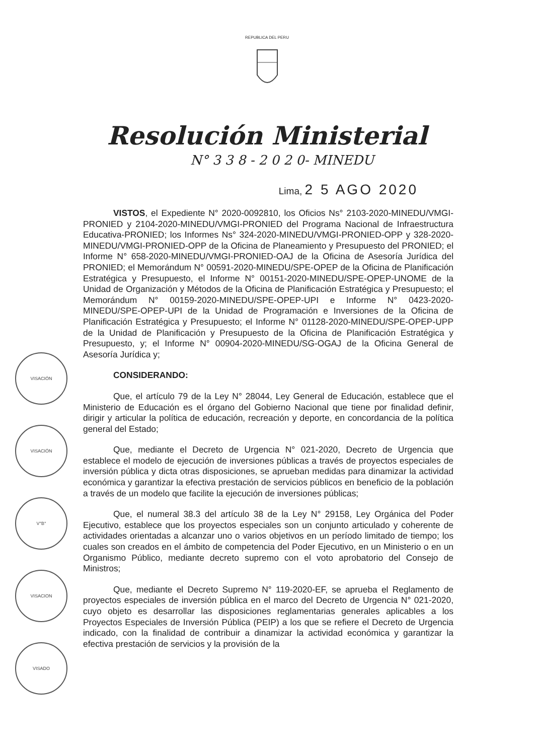REPUBLICA DEL PERU
Resolución Ministerial
N° 3 3 8 - 2 0 2 0- MINEDU
Lima, 2 5 AGO 2020
VISACIÓN
VISACIÓN
V°B°
VISACION
VISADO
VISTOS, el Expediente N° 2020-0092810, los Oficios Ns° 2103-2020-MINEDU/VMGI-PRONIED y 2104-2020-MINEDU/VMGI-PRONIED del Programa Nacional de Infraestructura Educativa-PRONIED; los Informes Ns° 324-2020-MINEDU/VMGI-PRONIED-OPP y 328-2020-MINEDU/VMGI-PRONIED-OPP de la Oficina de Planeamiento y Presupuesto del PRONIED; el Informe N° 658-2020-MINEDU/VMGI-PRONIED-OAJ de la Oficina de Asesoría Jurídica del PRONIED; el Memorándum N° 00591-2020-MINEDU/SPE-OPEP de la Oficina de Planificación Estratégica y Presupuesto, el Informe N° 00151-2020-MINEDU/SPE-OPEP-UNOME de la Unidad de Organización y Métodos de la Oficina de Planificación Estratégica y Presupuesto; el Memorándum N° 00159-2020-MINEDU/SPE-OPEP-UPI e Informe N° 0423-2020-MINEDU/SPE-OPEP-UPI de la Unidad de Programación e Inversiones de la Oficina de Planificación Estratégica y Presupuesto; el Informe N° 01128-2020-MINEDU/SPE-OPEP-UPP de la Unidad de Planificación y Presupuesto de la Oficina de Planificación Estratégica y Presupuesto, y; el Informe N° 00904-2020-MINEDU/SG-OGAJ de la Oficina General de Asesoría Jurídica y;
CONSIDERANDO:
Que, el artículo 79 de la Ley N° 28044, Ley General de Educación, establece que el Ministerio de Educación es el órgano del Gobierno Nacional que tiene por finalidad definir, dirigir y articular la política de educación, recreación y deporte, en concordancia de la política general del Estado;
Que, mediante el Decreto de Urgencia N° 021-2020, Decreto de Urgencia que establece el modelo de ejecución de inversiones públicas a través de proyectos especiales de inversión pública y dicta otras disposiciones, se aprueban medidas para dinamizar la actividad económica y garantizar la efectiva prestación de servicios públicos en beneficio de la población a través de un modelo que facilite la ejecución de inversiones públicas;
Que, el numeral 38.3 del artículo 38 de la Ley N° 29158, Ley Orgánica del Poder Ejecutivo, establece que los proyectos especiales son un conjunto articulado y coherente de actividades orientadas a alcanzar uno o varios objetivos en un período limitado de tiempo; los cuales son creados en el ámbito de competencia del Poder Ejecutivo, en un Ministerio o en un Organismo Público, mediante decreto supremo con el voto aprobatorio del Consejo de Ministros;
Que, mediante el Decreto Supremo N° 119-2020-EF, se aprueba el Reglamento de proyectos especiales de inversión pública en el marco del Decreto de Urgencia N° 021-2020, cuyo objeto es desarrollar las disposiciones reglamentarias generales aplicables a los Proyectos Especiales de Inversión Pública (PEIP) a los que se refiere el Decreto de Urgencia indicado, con la finalidad de contribuir a dinamizar la actividad económica y garantizar la efectiva prestación de servicios y la provisión de la